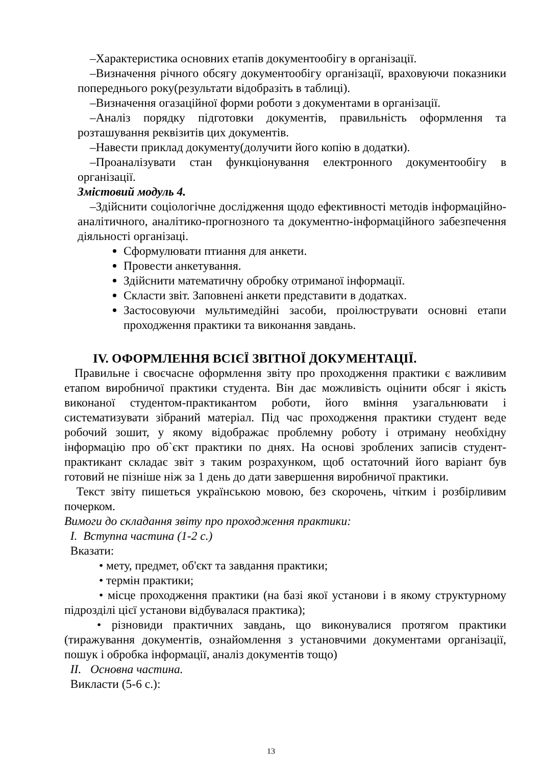–Характеристика основних етапів документообігу в організації.
–Визначення річного обсягу документообігу організації, враховуючи показники попереднього року(результати відобразіть в таблиці).
–Визначення огазаційної форми роботи з документами в організації.
–Аналіз порядку підготовки документів, правильність оформлення та розташування реквізитів цих документів.
–Навести приклад документу(долучити його копію в додатки).
–Проаналізувати стан функціонування електронного документообігу в організації.
Змістовий модуль 4.
–Здійснити соціологічне дослідження щодо ефективності методів інформаційно-аналітичного, аналітико-прогнозного та документно-інформаційного забезпечення діяльності організаці.
Сформулювати птиання для анкети.
Провести анкетування.
Здійснити математичну обробку отриманої інформації.
Скласти звіт. Заповнені анкети представити в додатках.
Застосовуючи мультимедійні засоби, проілюструвати основні етапи проходження практики та виконання завдань.
IV. ОФОРМЛЕННЯ ВСІЄЇ ЗВІТНОЇ ДОКУМЕНТАЦІЇ.
Правильне і своєчасне оформлення звіту про проходження практики є важливим етапом виробничої практики студента. Він дає можливість оцінити обсяг і якість виконаної студентом-практикантом роботи, його вміння узагальнювати і систематизувати зібраний матеріал. Під час проходження практики студент веде робочий зошит, у якому відображає проблемну роботу і отриману необхідну інформацію про об`єкт практики по днях. На основі зроблених записів студент-практикант складає звіт з таким розрахунком, щоб остаточний його варіант був готовий не пізніше ніж за 1 день до дати завершення виробничої практики.
Текст звіту пишеться українською мовою, без скорочень, чітким і розбірливим почерком.
Вимоги до складання звіту про проходження практики:
I. Вступна частина (1-2 с.)
Вказати:
• мету, предмет, об'єкт та завдання практики;
• термін практики;
• місце проходження практики (на базі якої установи і в якому структурному підрозділі цієї установи відбувалася практика);
• різновиди практичних завдань, що виконувалися протягом практики (тиражування документів, ознайомлення з установчими документами організації, пошук і обробка інформації, аналіз документів тощо)
II. Основна частина.
Викласти (5-6 с.):
13